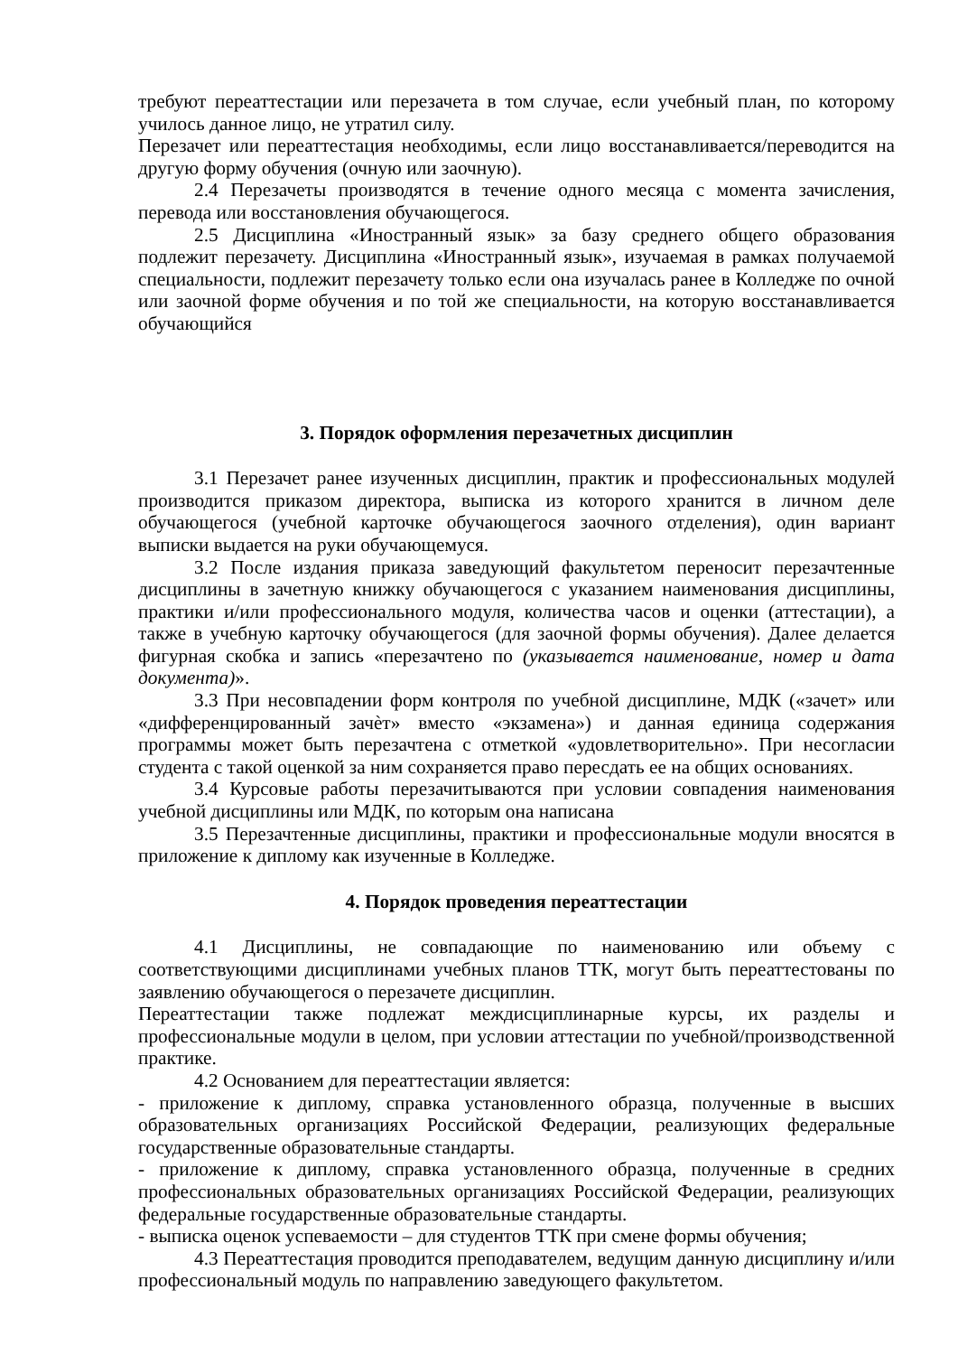требуют переаттестации или перезачета в том случае, если учебный план, по которому училось данное лицо, не утратил силу.
Перезачет или переаттестация необходимы, если лицо восстанавливается/переводится на другую форму обучения (очную или заочную).
2.4 Перезачеты производятся в течение одного месяца с момента зачисления, перевода или восстановления обучающегося.
2.5 Дисциплина «Иностранный язык» за базу среднего общего образования подлежит перезачету. Дисциплина «Иностранный язык», изучаемая в рамках получаемой специальности, подлежит перезачету только если она изучалась ранее в Колледже по очной или заочной форме обучения и по той же специальности, на которую восстанавливается обучающийся
3. Порядок оформления перезачетных дисциплин
3.1 Перезачет ранее изученных дисциплин, практик и профессиональных модулей производится приказом директора, выписка из которого хранится в личном деле обучающегося (учебной карточке обучающегося заочного отделения), один вариант выписки выдается на руки обучающемуся.
3.2 После издания приказа заведующий факультетом переносит перезачтенные дисциплины в зачетную книжку обучающегося с указанием наименования дисциплины, практики и/или профессионального модуля, количества часов и оценки (аттестации), а также в учебную карточку обучающегося (для заочной формы обучения). Далее делается фигурная скобка и запись «перезачтено по (указывается наименование, номер и дата документа)».
3.3 При несовпадении форм контроля по учебной дисциплине, МДК («зачет» или «дифференцированный зачѐт» вместо «экзамена») и данная единица содержания программы может быть перезачтена с отметкой «удовлетворительно». При несогласии студента с такой оценкой за ним сохраняется право пересдать ее на общих основаниях.
3.4 Курсовые работы перезачитываются при условии совпадения наименования учебной дисциплины или МДК, по которым она написана
3.5 Перезачтенные дисциплины, практики и профессиональные модули вносятся в приложение к диплому как изученные в Колледже.
4. Порядок проведения переаттестации
4.1 Дисциплины, не совпадающие по наименованию или объему с соответствующими дисциплинами учебных планов ТТК, могут быть переаттестованы по заявлению обучающегося о перезачете дисциплин.
Переаттестации также подлежат междисциплинарные курсы, их разделы и профессиональные модули в целом, при условии аттестации по учебной/производственной практике.
4.2 Основанием для переаттестации является:
- приложение к диплому, справка установленного образца, полученные в высших образовательных организациях Российской Федерации, реализующих федеральные государственные образовательные стандарты.
- приложение к диплому, справка установленного образца, полученные в средних профессиональных образовательных организациях Российской Федерации, реализующих федеральные государственные образовательные стандарты.
- выписка оценок успеваемости – для студентов ТТК при смене формы обучения;
4.3 Переаттестация проводится преподавателем, ведущим данную дисциплину и/или профессиональный модуль по направлению заведующего факультетом.